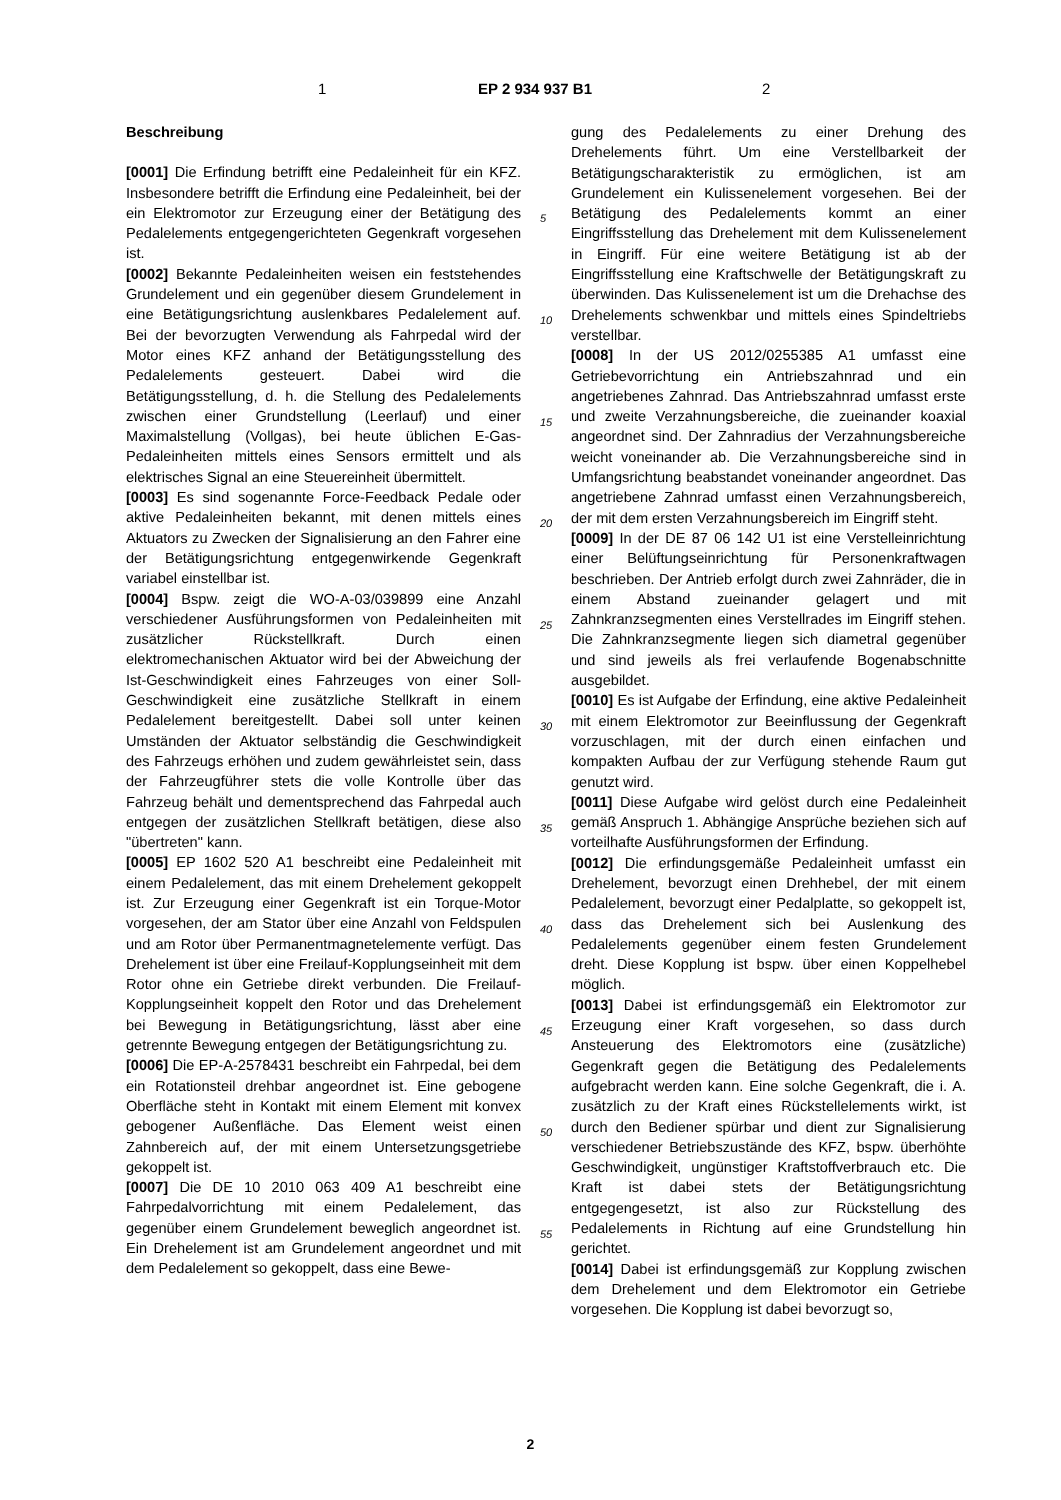1 EP 2 934 937 B1 2
Beschreibung
[0001] Die Erfindung betrifft eine Pedaleinheit für ein KFZ. Insbesondere betrifft die Erfindung eine Pedaleinheit, bei der ein Elektromotor zur Erzeugung einer der Betätigung des Pedalelements entgegengerichteten Gegenkraft vorgesehen ist.
[0002] Bekannte Pedaleinheiten weisen ein feststehendes Grundelement und ein gegenüber diesem Grundelement in eine Betätigungsrichtung auslenkbares Pedalelement auf. Bei der bevorzugten Verwendung als Fahrpedal wird der Motor eines KFZ anhand der Betätigungsstellung des Pedalelements gesteuert. Dabei wird die Betätigungsstellung, d. h. die Stellung des Pedalelements zwischen einer Grundstellung (Leerlauf) und einer Maximalstellung (Vollgas), bei heute üblichen E-Gas-Pedaleinheiten mittels eines Sensors ermittelt und als elektrisches Signal an eine Steuereinheit übermittelt.
[0003] Es sind sogenannte Force-Feedback Pedale oder aktive Pedaleinheiten bekannt, mit denen mittels eines Aktuators zu Zwecken der Signalisierung an den Fahrer eine der Betätigungsrichtung entgegenwirkende Gegenkraft variabel einstellbar ist.
[0004] Bspw. zeigt die WO-A-03/039899 eine Anzahl verschiedener Ausführungsformen von Pedaleinheiten mit zusätzlicher Rückstellkraft. Durch einen elektromechanischen Aktuator wird bei der Abweichung der Ist-Geschwindigkeit eines Fahrzeuges von einer Soll-Geschwindigkeit eine zusätzliche Stellkraft in einem Pedalelement bereitgestellt. Dabei soll unter keinen Umständen der Aktuator selbständig die Geschwindigkeit des Fahrzeugs erhöhen und zudem gewährleistet sein, dass der Fahrzeugführer stets die volle Kontrolle über das Fahrzeug behält und dementsprechend das Fahrpedal auch entgegen der zusätzlichen Stellkraft betätigen, diese also "übertreten" kann.
[0005] EP 1602 520 A1 beschreibt eine Pedaleinheit mit einem Pedalelement, das mit einem Drehelement gekoppelt ist. Zur Erzeugung einer Gegenkraft ist ein Torque-Motor vorgesehen, der am Stator über eine Anzahl von Feldspulen und am Rotor über Permanentmagnetelemente verfügt. Das Drehelement ist über eine Freilauf-Kopplungseinheit mit dem Rotor ohne ein Getriebe direkt verbunden. Die Freilauf-Kopplungseinheit koppelt den Rotor und das Drehelement bei Bewegung in Betätigungsrichtung, lässt aber eine getrennte Bewegung entgegen der Betätigungsrichtung zu.
[0006] Die EP-A-2578431 beschreibt ein Fahrpedal, bei dem ein Rotationsteil drehbar angeordnet ist. Eine gebogene Oberfläche steht in Kontakt mit einem Element mit konvex gebogener Außenfläche. Das Element weist einen Zahnbereich auf, der mit einem Untersetzungsgetriebe gekoppelt ist.
[0007] Die DE 10 2010 063 409 A1 beschreibt eine Fahrpedalvorrichtung mit einem Pedalelement, das gegenüber einem Grundelement beweglich angeordnet ist. Ein Drehelement ist am Grundelement angeordnet und mit dem Pedalelement so gekoppelt, dass eine Bewe-
gung des Pedalelements zu einer Drehung des Drehelements führt. Um eine Verstellbarkeit der Betätigungscharakteristik zu ermöglichen, ist am Grundelement ein Kulissenelement vorgesehen. Bei der Betätigung des Pedalelements kommt an einer Eingriffsstellung das Drehelement mit dem Kulissenelement in Eingriff. Für eine weitere Betätigung ist ab der Eingriffsstellung eine Kraftschwelle der Betätigungskraft zu überwinden. Das Kulissenelement ist um die Drehachse des Drehelements schwenkbar und mittels eines Spindeltriebs verstellbar.
[0008] In der US 2012/0255385 A1 umfasst eine Getriebevorrichtung ein Antriebszahnrad und ein angetriebenes Zahnrad. Das Antriebszahnrad umfasst erste und zweite Verzahnungsbereiche, die zueinander koaxial angeordnet sind. Der Zahnradius der Verzahnungsbereiche weicht voneinander ab. Die Verzahnungsbereiche sind in Umfangsrichtung beabstandet voneinander angeordnet. Das angetriebene Zahnrad umfasst einen Verzahnungsbereich, der mit dem ersten Verzahnungsbereich im Eingriff steht.
[0009] In der DE 87 06 142 U1 ist eine Verstelleinrichtung einer Belüftungseinrichtung für Personenkraftwagen beschrieben. Der Antrieb erfolgt durch zwei Zahnräder, die in einem Abstand zueinander gelagert und mit Zahnkranzsegmenten eines Verstellrades im Eingriff stehen. Die Zahnkranzsegmente liegen sich diametral gegenüber und sind jeweils als frei verlaufende Bogenabschnitte ausgebildet.
[0010] Es ist Aufgabe der Erfindung, eine aktive Pedaleinheit mit einem Elektromotor zur Beeinflussung der Gegenkraft vorzuschlagen, mit der durch einen einfachen und kompakten Aufbau der zur Verfügung stehende Raum gut genutzt wird.
[0011] Diese Aufgabe wird gelöst durch eine Pedaleinheit gemäß Anspruch 1. Abhängige Ansprüche beziehen sich auf vorteilhafte Ausführungsformen der Erfindung.
[0012] Die erfindungsgemäße Pedaleinheit umfasst ein Drehelement, bevorzugt einen Drehhebel, der mit einem Pedalelement, bevorzugt einer Pedalplatte, so gekoppelt ist, dass das Drehelement sich bei Auslenkung des Pedalelements gegenüber einem festen Grundelement dreht. Diese Kopplung ist bspw. über einen Koppelhebel möglich.
[0013] Dabei ist erfindungsgemäß ein Elektromotor zur Erzeugung einer Kraft vorgesehen, so dass durch Ansteuerung des Elektromotors eine (zusätzliche) Gegenkraft gegen die Betätigung des Pedalelements aufgebracht werden kann. Eine solche Gegenkraft, die i. A. zusätzlich zu der Kraft eines Rückstellelements wirkt, ist durch den Bediener spürbar und dient zur Signalisierung verschiedener Betriebszustände des KFZ, bspw. überhöhte Geschwindigkeit, ungünstiger Kraftstoffverbrauch etc. Die Kraft ist dabei stets der Betätigungsrichtung entgegengesetzt, ist also zur Rückstellung des Pedalelements in Richtung auf eine Grundstellung hin gerichtet.
[0014] Dabei ist erfindungsgemäß zur Kopplung zwischen dem Drehelement und dem Elektromotor ein Getriebe vorgesehen. Die Kopplung ist dabei bevorzugt so,
5
10
15
20
25
30
35
40
45
50
55
2